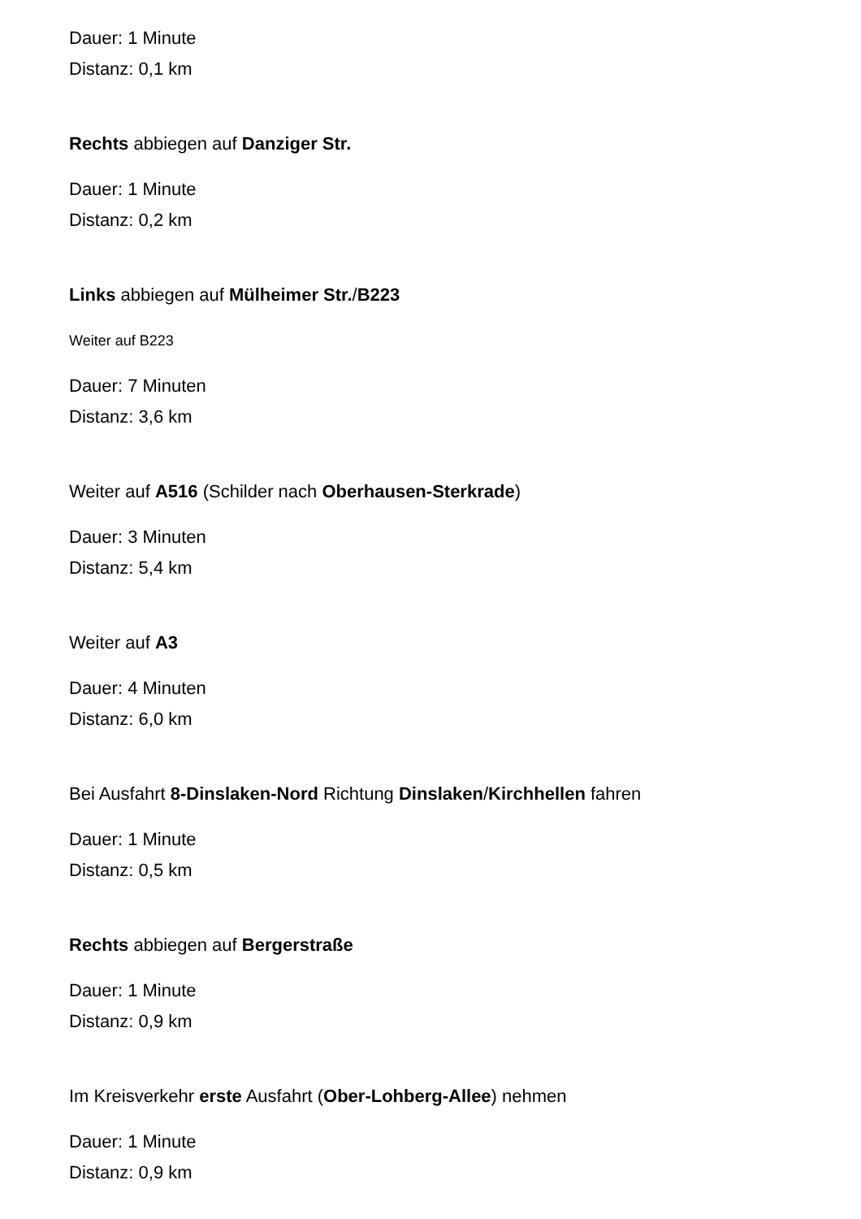Dauer: 1 Minute
Distanz: 0,1 km
Rechts abbiegen auf Danziger Str.
Dauer: 1 Minute
Distanz: 0,2 km
Links abbiegen auf Mülheimer Str./B223
Weiter auf B223
Dauer: 7 Minuten
Distanz: 3,6 km
Weiter auf A516 (Schilder nach Oberhausen-Sterkrade)
Dauer: 3 Minuten
Distanz: 5,4 km
Weiter auf A3
Dauer: 4 Minuten
Distanz: 6,0 km
Bei Ausfahrt 8-Dinslaken-Nord Richtung Dinslaken/Kirchhellen fahren
Dauer: 1 Minute
Distanz: 0,5 km
Rechts abbiegen auf Bergerstraße
Dauer: 1 Minute
Distanz: 0,9 km
Im Kreisverkehr erste Ausfahrt (Ober-Lohberg-Allee) nehmen
Dauer: 1 Minute
Distanz: 0,9 km